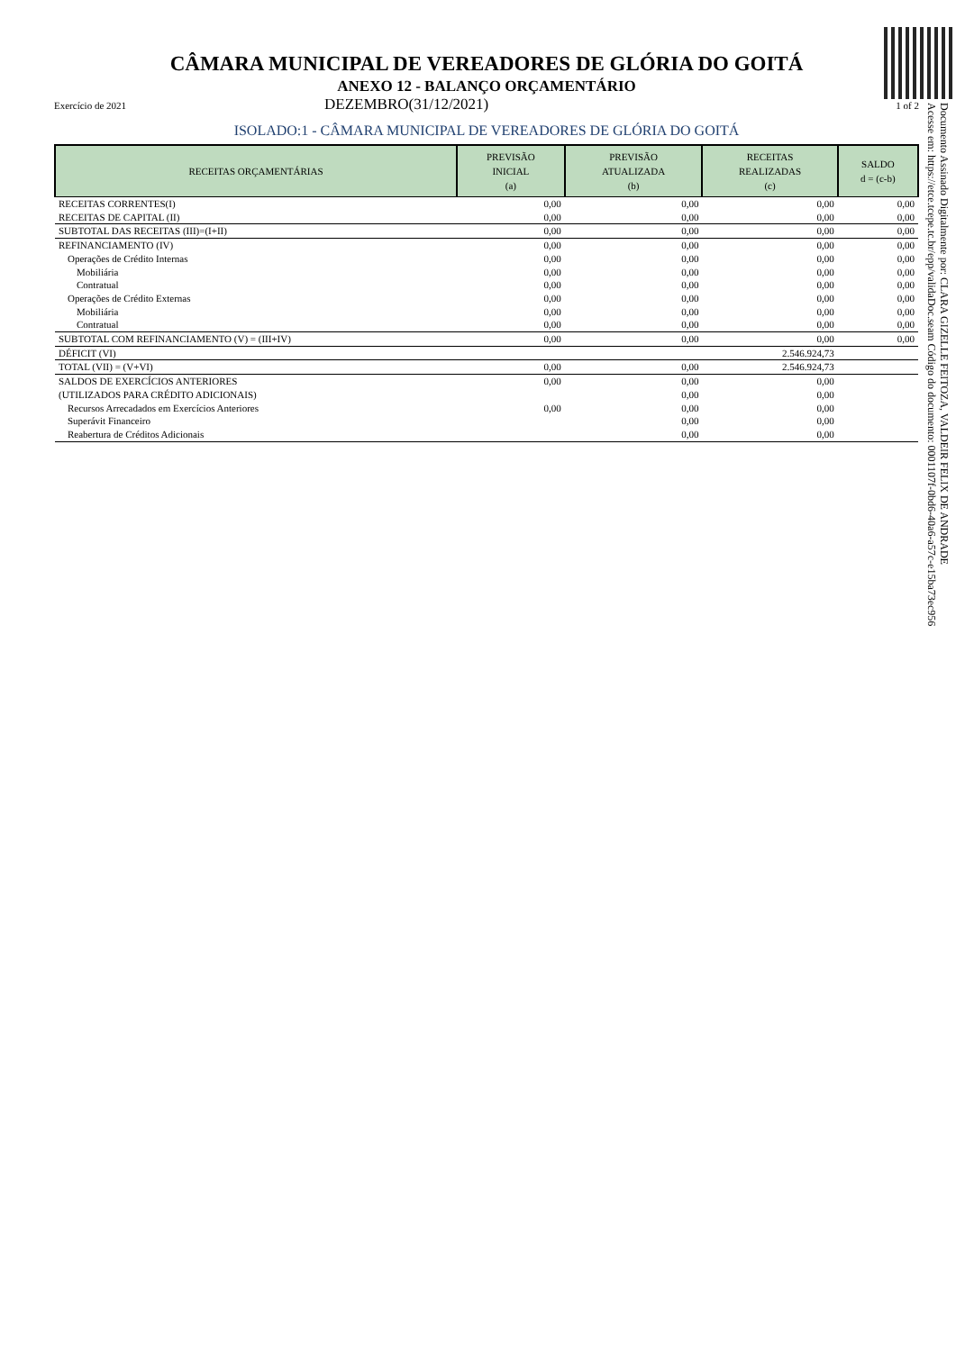CÂMARA MUNICIPAL DE VEREADORES DE GLÓRIA DO GOITÁ
ANEXO 12 - BALANÇO ORÇAMENTÁRIO
Exercício de 2021 DEZEMBRO(31/12/2021) 1 of 2
ISOLADO:1 - CÂMARA MUNICIPAL DE VEREADORES DE GLÓRIA DO GOITÁ
| RECEITAS ORÇAMENTÁRIAS | PREVISÃO INICIAL (a) | PREVISÃO ATUALIZADA (b) | RECEITAS REALIZADAS (c) | SALDO d = (c-b) |
| --- | --- | --- | --- | --- |
| RECEITAS CORRENTES(I) | 0,00 | 0,00 | 0,00 | 0,00 |
| RECEITAS DE CAPITAL (II) | 0,00 | 0,00 | 0,00 | 0,00 |
| SUBTOTAL DAS RECEITAS (III)=(I+II) | 0,00 | 0,00 | 0,00 | 0,00 |
| REFINANCIAMENTO (IV) | 0,00 | 0,00 | 0,00 | 0,00 |
| Operações de Crédito Internas | 0,00 | 0,00 | 0,00 | 0,00 |
| Mobiliária | 0,00 | 0,00 | 0,00 | 0,00 |
| Contratual | 0,00 | 0,00 | 0,00 | 0,00 |
| Operações de Crédito Externas | 0,00 | 0,00 | 0,00 | 0,00 |
| Mobiliária | 0,00 | 0,00 | 0,00 | 0,00 |
| Contratual | 0,00 | 0,00 | 0,00 | 0,00 |
| SUBTOTAL COM REFINANCIAMENTO (V) = (III+IV) | 0,00 | 0,00 | 0,00 | 0,00 |
| DÉFICIT (VI) | | | 2.546.924,73 | |
| TOTAL (VII) = (V+VI) | 0,00 | 0,00 | 2.546.924,73 | |
| SALDOS DE EXERCÍCIOS ANTERIORES | 0,00 | 0,00 | 0,00 | |
| (UTILIZADOS PARA CRÉDITO ADICIONAIS) | | 0,00 | 0,00 | |
| Recursos Arrecadados em Exercícios Anteriores | 0,00 | 0,00 | 0,00 | |
| Superávit Financeiro | | 0,00 | 0,00 | |
| Reabertura de Créditos Adicionais | | 0,00 | 0,00 | |
Documento Assinado Digitalmente por: CLARA GIZELLE FEITOZA, VALDEIR FELIX DE ANDRADE
Acesse em: https://etce.tcepe.tc.br/epp/validaDoc.seam Código do documento: 0001107f-0bd6-40a6-a57c-e15ba73ec956